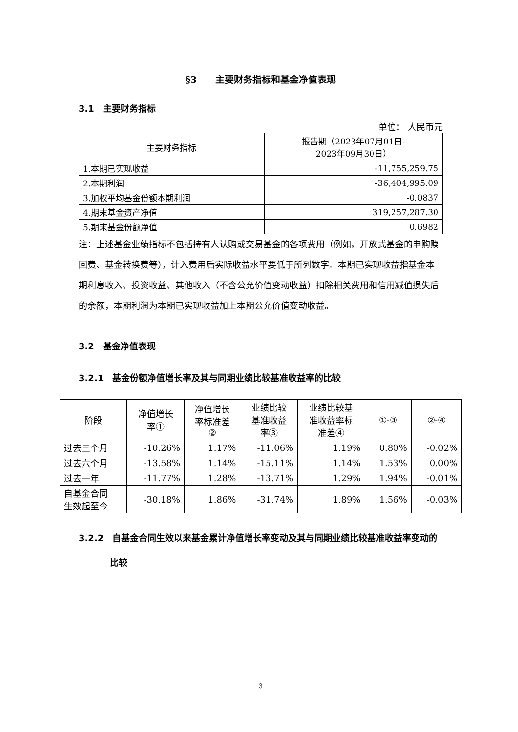§3　　主要财务指标和基金净值表现
3.1　主要财务指标
单位： 人民币元
| 主要财务指标 | 报告期（2023年07月01日- 2023年09月30日） |
| --- | --- |
| 1.本期已实现收益 | -11,755,259.75 |
| 2.本期利润 | -36,404,995.09 |
| 3.加权平均基金份额本期利润 | -0.0837 |
| 4.期末基金资产净值 | 319,257,287.30 |
| 5.期末基金份额净值 | 0.6982 |
注：上述基金业绩指标不包括持有人认购或交易基金的各项费用（例如，开放式基金的申购赎回费、基金转换费等），计入费用后实际收益水平要低于所列数字。本期已实现收益指基金本期利息收入、投资收益、其他收入（不含公允价值变动收益）扣除相关费用和信用减值损失后的余额，本期利润为本期已实现收益加上本期公允价值变动收益。
3.2　基金净值表现
3.2.1　基金份额净值增长率及其与同期业绩比较基准收益率的比较
| 阶段 | 净值增长 率① | 净值增长 率标准差 ② | 业绩比较 基准收益 率③ | 业绩比较基 准收益率标 准差④ | ①-③ | ②-④ |
| --- | --- | --- | --- | --- | --- | --- |
| 过去三个月 | -10.26% | 1.17% | -11.06% | 1.19% | 0.80% | -0.02% |
| 过去六个月 | -13.58% | 1.14% | -15.11% | 1.14% | 1.53% | 0.00% |
| 过去一年 | -11.77% | 1.28% | -13.71% | 1.29% | 1.94% | -0.01% |
| 自基金合同 生效起至今 | -30.18% | 1.86% | -31.74% | 1.89% | 1.56% | -0.03% |
3.2.2　自基金合同生效以来基金累计净值增长率变动及其与同期业绩比较基准收益率变动的比较
3